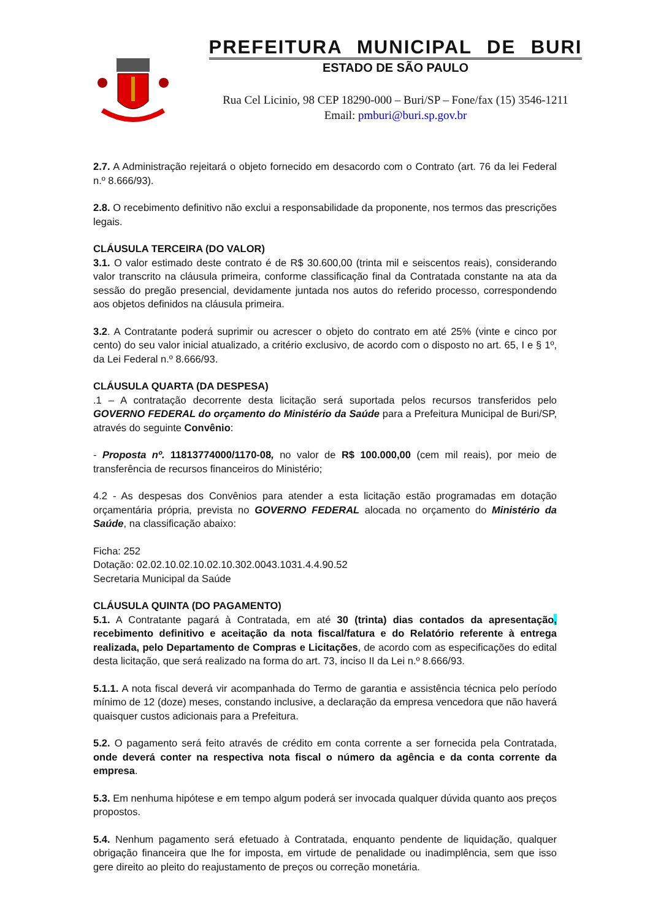PREFEITURA MUNICIPAL DE BURI
ESTADO DE SÃO PAULO
Rua Cel Licinio, 98 CEP 18290-000 – Buri/SP – Fone/fax (15) 3546-1211
Email: pmburi@buri.sp.gov.br
2.7. A Administração rejeitará o objeto fornecido em desacordo com o Contrato (art. 76 da lei Federal n.º 8.666/93).
2.8. O recebimento definitivo não exclui a responsabilidade da proponente, nos termos das prescrições legais.
CLÁUSULA TERCEIRA (DO VALOR)
3.1. O valor estimado deste contrato é de R$ 30.600,00 (trinta mil e seiscentos reais), considerando valor transcrito na cláusula primeira, conforme classificação final da Contratada constante na ata da sessão do pregão presencial, devidamente juntada nos autos do referido processo, correspondendo aos objetos definidos na cláusula primeira.
3.2. A Contratante poderá suprimir ou acrescer o objeto do contrato em até 25% (vinte e cinco por cento) do seu valor inicial atualizado, a critério exclusivo, de acordo com o disposto no art. 65, I e § 1º, da Lei Federal n.º 8.666/93.
CLÁUSULA QUARTA (DA DESPESA)
.1 – A contratação decorrente desta licitação será suportada pelos recursos transferidos pelo GOVERNO FEDERAL do orçamento do Ministério da Saúde para a Prefeitura Municipal de Buri/SP, através do seguinte Convênio:
- Proposta nº. 11813774000/1170-08, no valor de R$ 100.000,00 (cem mil reais), por meio de transferência de recursos financeiros do Ministério;
4.2 - As despesas dos Convênios para atender a esta licitação estão programadas em dotação orçamentária própria, prevista no GOVERNO FEDERAL alocada no orçamento do Ministério da Saúde, na classificação abaixo:
Ficha: 252
Dotação: 02.02.10.02.10.02.10.302.0043.1031.4.4.90.52
Secretaria Municipal da Saúde
CLÁUSULA QUINTA (DO PAGAMENTO)
5.1. A Contratante pagará à Contratada, em até 30 (trinta) dias contados da apresentação, recebimento definitivo e aceitação da nota fiscal/fatura e do Relatório referente à entrega realizada, pelo Departamento de Compras e Licitações, de acordo com as especificações do edital desta licitação, que será realizado na forma do art. 73, inciso II da Lei n.º 8.666/93.
5.1.1. A nota fiscal deverá vir acompanhada do Termo de garantia e assistência técnica pelo período mínimo de 12 (doze) meses, constando inclusive, a declaração da empresa vencedora que não haverá quaisquer custos adicionais para a Prefeitura.
5.2. O pagamento será feito através de crédito em conta corrente a ser fornecida pela Contratada, onde deverá conter na respectiva nota fiscal o número da agência e da conta corrente da empresa.
5.3. Em nenhuma hipótese e em tempo algum poderá ser invocada qualquer dúvida quanto aos preços propostos.
5.4. Nenhum pagamento será efetuado à Contratada, enquanto pendente de liquidação, qualquer obrigação financeira que lhe for imposta, em virtude de penalidade ou inadimplência, sem que isso gere direito ao pleito do reajustamento de preços ou correção monetária.